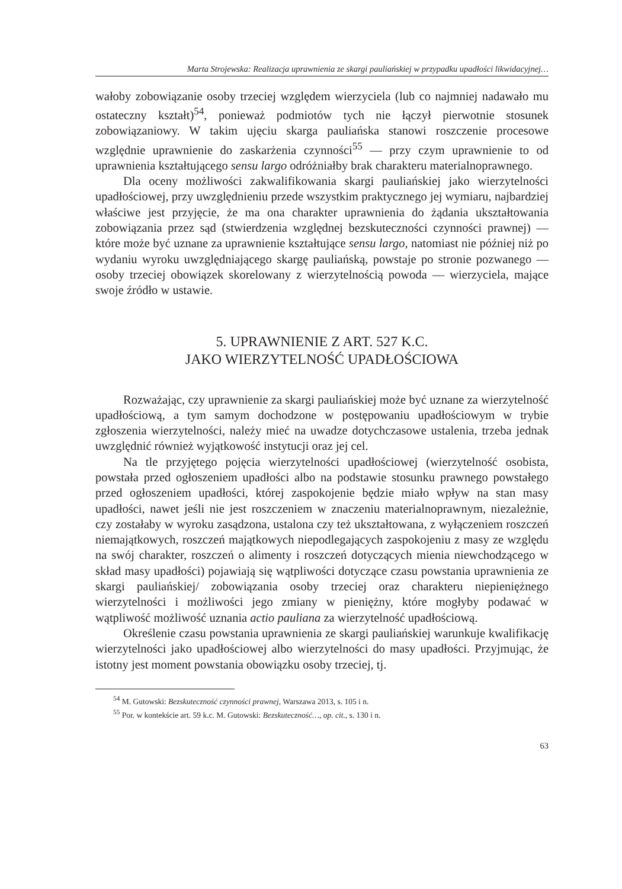Marta Strojewska: Realizacja uprawnienia ze skargi pauliańskiej w przypadku upadłości likwidacyjnej…
wałoby zobowiązanie osoby trzeciej względem wierzyciela (lub co najmniej nadawało mu ostateczny kształt)<sup>54</sup>, ponieważ podmiotów tych nie łączył pierwotnie stosunek zobowiązaniowy. W takim ujęciu skarga pauliańska stanowi roszczenie procesowe względnie uprawnienie do zaskarżenia czynności<sup>55</sup> — przy czym uprawnienie to od uprawnienia kształtującego sensu largo odróżniałby brak charakteru materialnoprawnego.
Dla oceny możliwości zakwalifikowania skargi pauliańskiej jako wierzytelności upadłościowej, przy uwzględnieniu przede wszystkim praktycznego jej wymiaru, najbardziej właściwe jest przyjęcie, że ma ona charakter uprawnienia do żądania ukształtowania zobowiązania przez sąd (stwierdzenia względnej bezskuteczności czynności prawnej) — które może być uznane za uprawnienie kształtujące sensu largo, natomiast nie później niż po wydaniu wyroku uwzględniającego skargę pauliańską, powstaje po stronie pozwanego — osoby trzeciej obowiązek skorelowany z wierzytelnością powoda — wierzyciela, mające swoje źródło w ustawie.
5. UPRAWNIENIE Z ART. 527 K.C.
JAKO WIERZYTELNOŚĆ UPADŁOŚCIOWA
Rozważając, czy uprawnienie za skargi pauliańskiej może być uznane za wierzytelność upadłościową, a tym samym dochodzone w postępowaniu upadłościowym w trybie zgłoszenia wierzytelności, należy mieć na uwadze dotychczasowe ustalenia, trzeba jednak uwzględnić również wyjątkowość instytucji oraz jej cel.
Na tle przyjętego pojęcia wierzytelności upadłościowej (wierzytelność osobista, powstała przed ogłoszeniem upadłości albo na podstawie stosunku prawnego powstałego przed ogłoszeniem upadłości, której zaspokojenie będzie miało wpływ na stan masy upadłości, nawet jeśli nie jest roszczeniem w znaczeniu materialnoprawnym, niezależnie, czy zostałaby w wyroku zasądzona, ustalona czy też ukształtowana, z wyłączeniem roszczeń niemajątkowych, roszczeń majątkowych niepodlegających zaspokojeniu z masy ze względu na swój charakter, roszczeń o alimenty i roszczeń dotyczących mienia niewchodzącego w skład masy upadłości) pojawiają się wątpliwości dotyczące czasu powstania uprawnienia ze skargi pauliańskiej/ zobowiązania osoby trzeciej oraz charakteru niepieniężnego wierzytelności i możliwości jego zmiany w pieniężny, które mogłyby podawać w wątpliwość możliwość uznania actio pauliana za wierzytelność upadłościową.
Określenie czasu powstania uprawnienia ze skargi pauliańskiej warunkuje kwalifikację wierzytelności jako upadłościowej albo wierzytelności do masy upadłości. Przyjmując, że istotny jest moment powstania obowiązku osoby trzeciej, tj.
<sup>54</sup> M. Gutowski: Bezskuteczność czynności prawnej, Warszawa 2013, s. 105 i n.
<sup>55</sup> Por. w kontekście art. 59 k.c. M. Gutowski: Bezskuteczność…, op. cit., s. 130 i n.
63